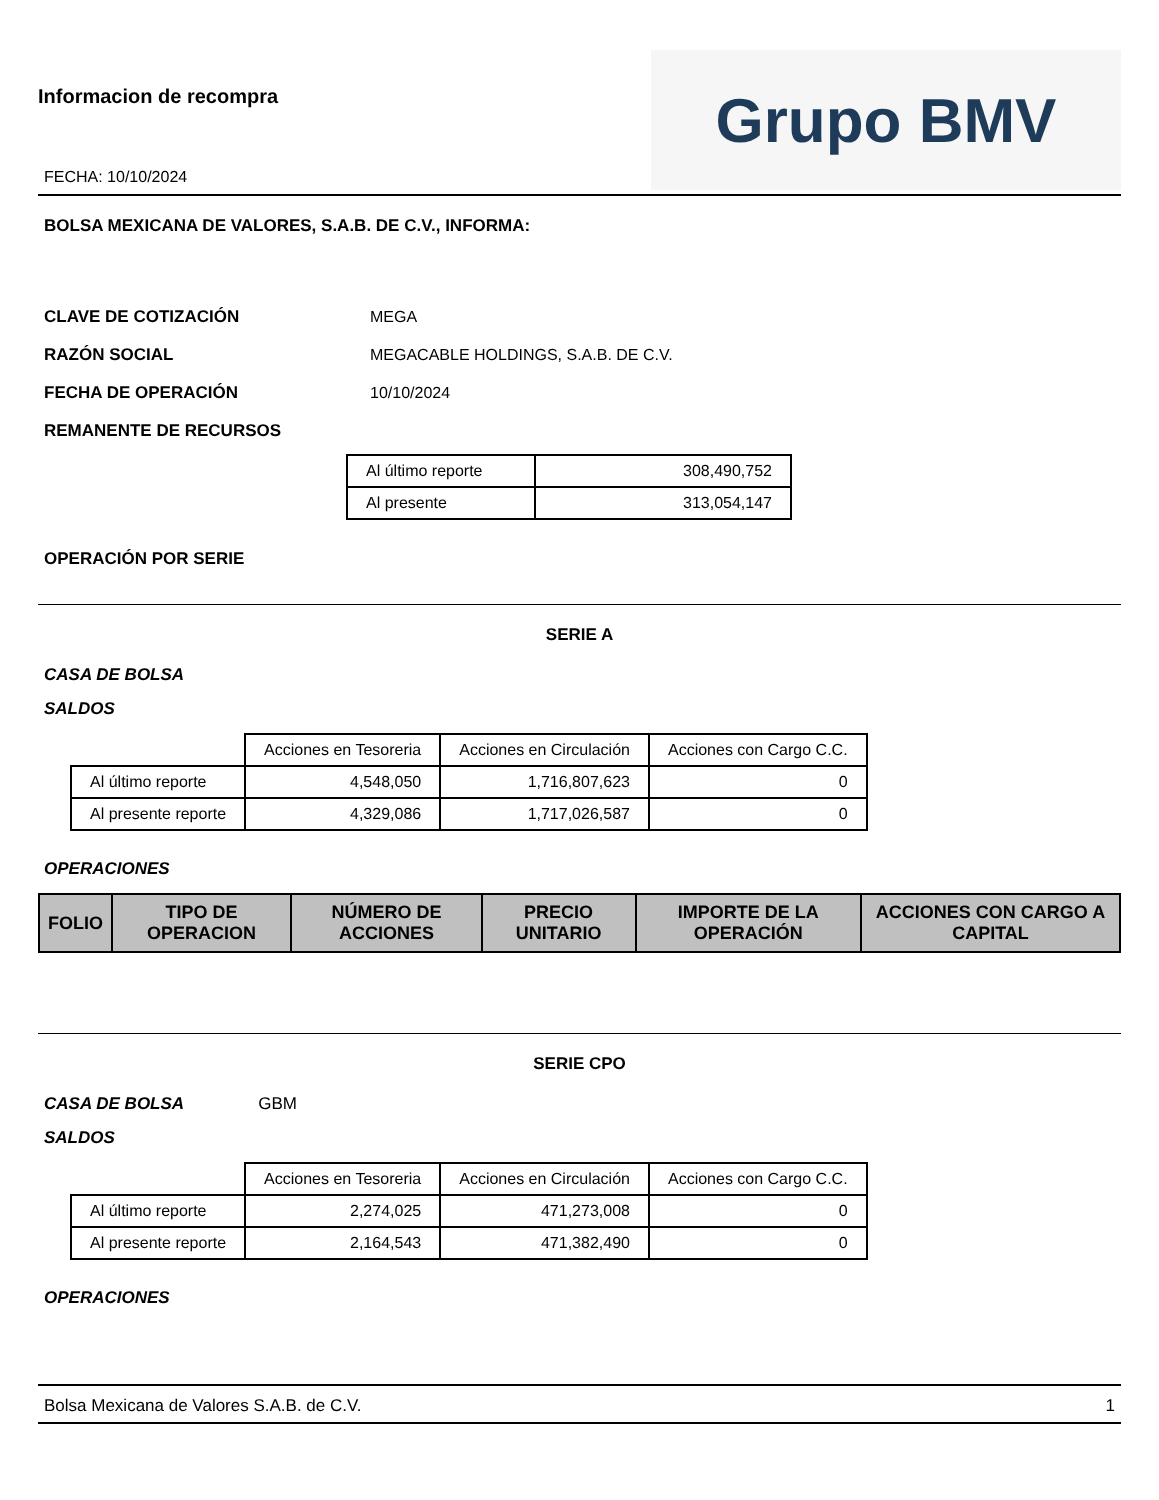Informacion de recompra
FECHA: 10/10/2024
Grupo BMV
BOLSA MEXICANA DE VALORES, S.A.B. DE C.V., INFORMA:
CLAVE DE COTIZACIÓN MEGA
RAZÓN SOCIAL MEGACABLE HOLDINGS, S.A.B. DE C.V.
FECHA DE OPERACIÓN 10/10/2024
REMANENTE DE RECURSOS
| Al último reporte | 308,490,752 |
| Al presente | 313,054,147 |
OPERACIÓN POR SERIE
SERIE A
CASA DE BOLSA
SALDOS
| | Acciones en Tesoreria | Acciones en Circulación | Acciones con Cargo C.C. |
| Al último reporte | 4,548,050 | 1,716,807,623 | 0 |
| Al presente reporte | 4,329,086 | 1,717,026,587 | 0 |
OPERACIONES
| FOLIO | TIPO DE OPERACION | NÚMERO DE ACCIONES | PRECIO UNITARIO | IMPORTE DE LA OPERACIÓN | ACCIONES CON CARGO A CAPITAL |
| --- | --- | --- | --- | --- | --- |
SERIE CPO
CASA DE BOLSA GBM
SALDOS
| | Acciones en Tesoreria | Acciones en Circulación | Acciones con Cargo C.C. |
| Al último reporte | 2,274,025 | 471,273,008 | 0 |
| Al presente reporte | 2,164,543 | 471,382,490 | 0 |
OPERACIONES
Bolsa Mexicana de Valores S.A.B. de C.V. 1